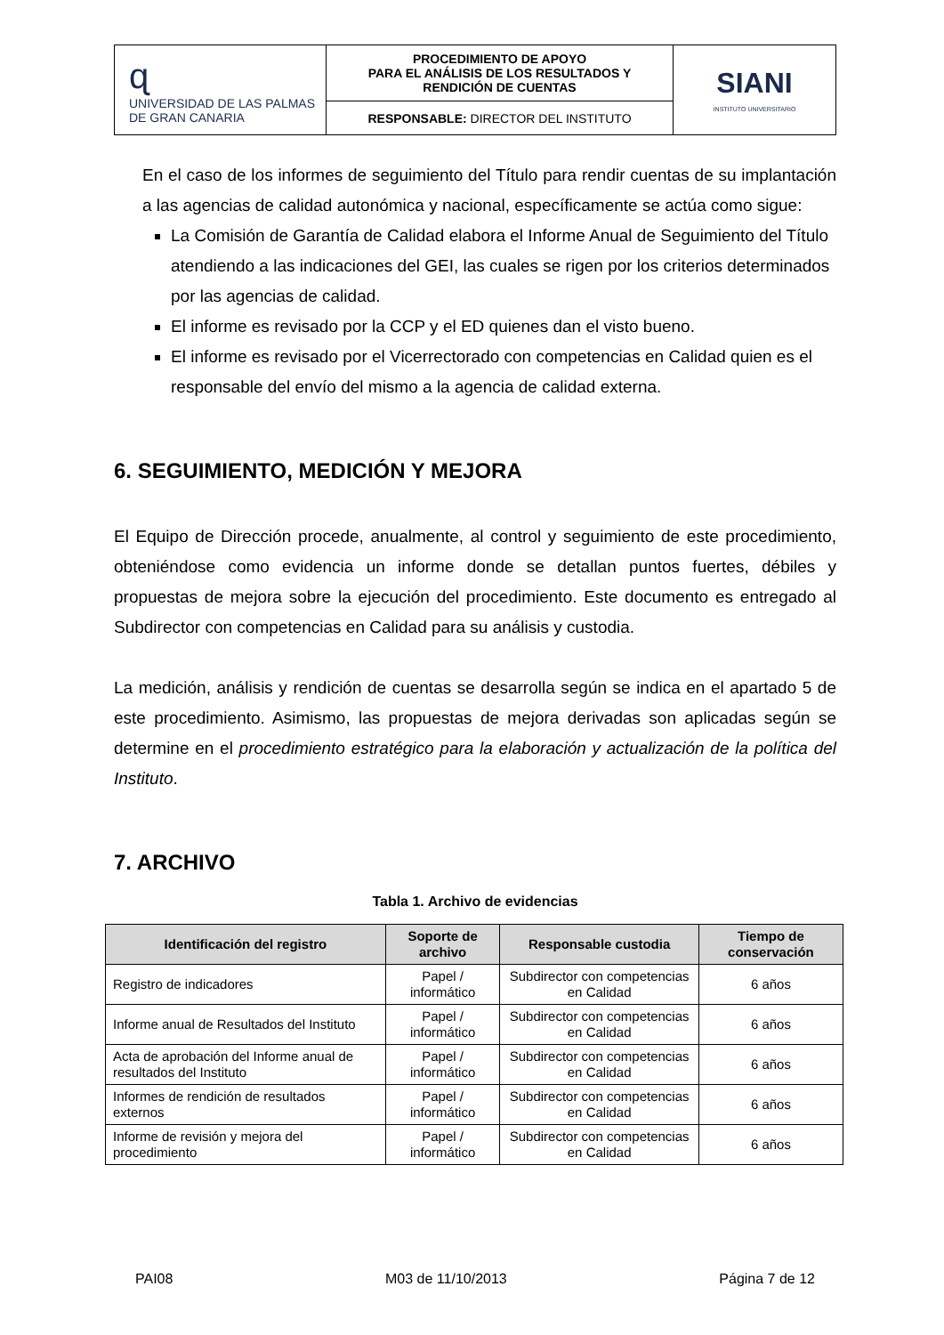| ɋ UNIVERSIDAD DE LAS PALMAS DE GRAN CANARIA | PROCEDIMIENTO DE APOYO PARA EL ANÁLISIS DE LOS RESULTADOS Y RENDICIÓN DE CUENTAS | SIANI INSTITUTO UNIVERSITARIO |
| | RESPONSABLE: DIRECTOR DEL INSTITUTO | |
En el caso de los informes de seguimiento del Título para rendir cuentas de su implantación a las agencias de calidad autonómica y nacional, específicamente se actúa como sigue:
La Comisión de Garantía de Calidad elabora el Informe Anual de Seguimiento del Título atendiendo a las indicaciones del GEI, las cuales se rigen por los criterios determinados por las agencias de calidad.
El informe es revisado por la CCP y el ED quienes dan el visto bueno.
El informe es revisado por el Vicerrectorado con competencias en Calidad quien es el responsable del envío del mismo a la agencia de calidad externa.
6. SEGUIMIENTO, MEDICIÓN Y MEJORA
El Equipo de Dirección procede, anualmente, al control y seguimiento de este procedimiento, obteniéndose como evidencia un informe donde se detallan puntos fuertes, débiles y propuestas de mejora sobre la ejecución del procedimiento. Este documento es entregado al Subdirector con competencias en Calidad para su análisis y custodia.
La medición, análisis y rendición de cuentas se desarrolla según se indica en el apartado 5 de este procedimiento. Asimismo, las propuestas de mejora derivadas son aplicadas según se determine en el procedimiento estratégico para la elaboración y actualización de la política del Instituto.
7. ARCHIVO
Tabla 1. Archivo de evidencias
| Identificación del registro | Soporte de archivo | Responsable custodia | Tiempo de conservación |
| --- | --- | --- | --- |
| Registro de indicadores | Papel / informático | Subdirector con competencias en Calidad | 6 años |
| Informe anual de Resultados del Instituto | Papel / informático | Subdirector con competencias en Calidad | 6 años |
| Acta de aprobación del Informe anual de resultados del Instituto | Papel / informático | Subdirector con competencias en Calidad | 6 años |
| Informes de rendición de resultados externos | Papel / informático | Subdirector con competencias en Calidad | 6 años |
| Informe de revisión y mejora del procedimiento | Papel / informático | Subdirector con competencias en Calidad | 6 años |
PAI08 M03 de 11/10/2013 Página 7 de 12